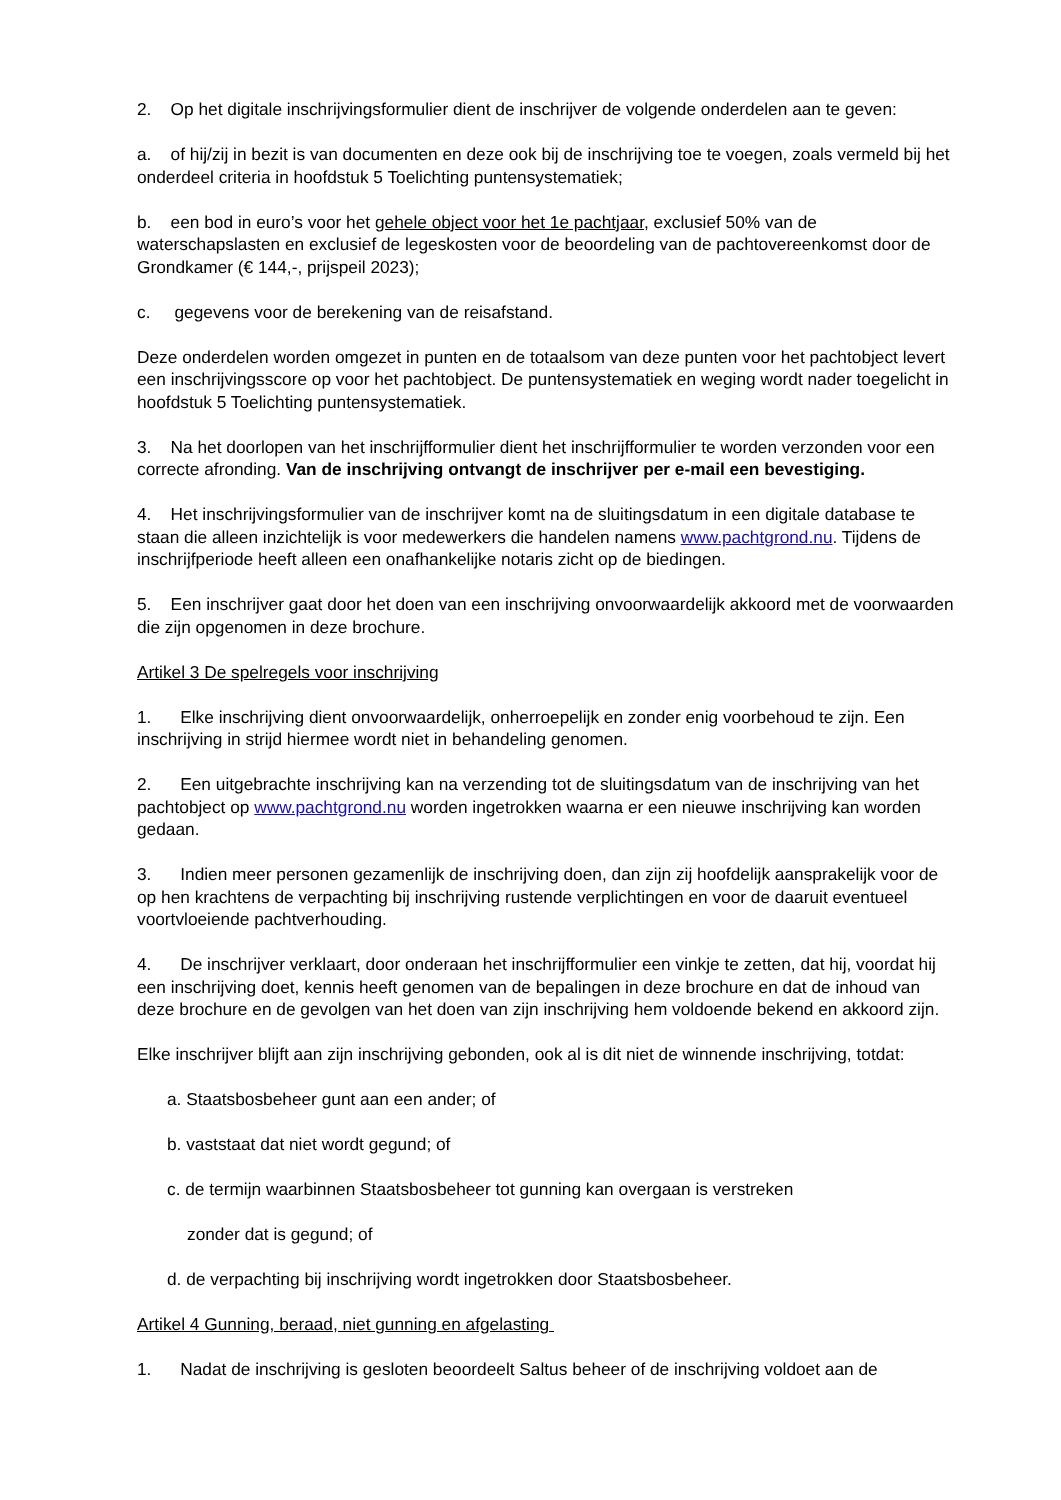2. Op het digitale inschrijvingsformulier dient de inschrijver de volgende onderdelen aan te geven:
a. of hij/zij in bezit is van documenten en deze ook bij de inschrijving toe te voegen, zoals vermeld bij het onderdeel criteria in hoofdstuk 5 Toelichting puntensystematiek;
b. een bod in euro’s voor het gehele object voor het 1e pachtjaar, exclusief 50% van de waterschapslasten en exclusief de legeskosten voor de beoordeling van de pachtovereenkomst door de Grondkamer (€ 144,-, prijspeil 2023);
c. gegevens voor de berekening van de reisafstand.
Deze onderdelen worden omgezet in punten en de totaalsom van deze punten voor het pachtobject levert een inschrijvingsscore op voor het pachtobject. De puntensystematiek en weging wordt nader toegelicht in hoofdstuk 5 Toelichting puntensystematiek.
3. Na het doorlopen van het inschrijfformulier dient het inschrijfformulier te worden verzonden voor een correcte afronding. Van de inschrijving ontvangt de inschrijver per e-mail een bevestiging.
4. Het inschrijvingsformulier van de inschrijver komt na de sluitingsdatum in een digitale database te staan die alleen inzichtelijk is voor medewerkers die handelen namens www.pachtgrond.nu. Tijdens de inschrijfperiode heeft alleen een onafhankelijke notaris zicht op de biedingen.
5. Een inschrijver gaat door het doen van een inschrijving onvoorwaardelijk akkoord met de voorwaarden die zijn opgenomen in deze brochure.
Artikel 3 De spelregels voor inschrijving
1. Elke inschrijving dient onvoorwaardelijk, onherroepelijk en zonder enig voorbehoud te zijn. Een inschrijving in strijd hiermee wordt niet in behandeling genomen.
2. Een uitgebrachte inschrijving kan na verzending tot de sluitingsdatum van de inschrijving van het pachtobject op www.pachtgrond.nu worden ingetrokken waarna er een nieuwe inschrijving kan worden gedaan.
3. Indien meer personen gezamenlijk de inschrijving doen, dan zijn zij hoofdelijk aansprakelijk voor de op hen krachtens de verpachting bij inschrijving rustende verplichtingen en voor de daaruit eventueel voortvloeiende pachtverhouding.
4. De inschrijver verklaart, door onderaan het inschrijfformulier een vinkje te zetten, dat hij, voordat hij een inschrijving doet, kennis heeft genomen van de bepalingen in deze brochure en dat de inhoud van deze brochure en de gevolgen van het doen van zijn inschrijving hem voldoende bekend en akkoord zijn.
Elke inschrijver blijft aan zijn inschrijving gebonden, ook al is dit niet de winnende inschrijving, totdat:
a. Staatsbosbeheer gunt aan een ander; of
b. vaststaat dat niet wordt gegund; of
c. de termijn waarbinnen Staatsbosbeheer tot gunning kan overgaan is verstreken
zonder dat is gegund; of
d. de verpachting bij inschrijving wordt ingetrokken door Staatsbosbeheer.
Artikel 4 Gunning, beraad, niet gunning en afgelasting
1. Nadat de inschrijving is gesloten beoordeelt Saltus beheer of de inschrijving voldoet aan de